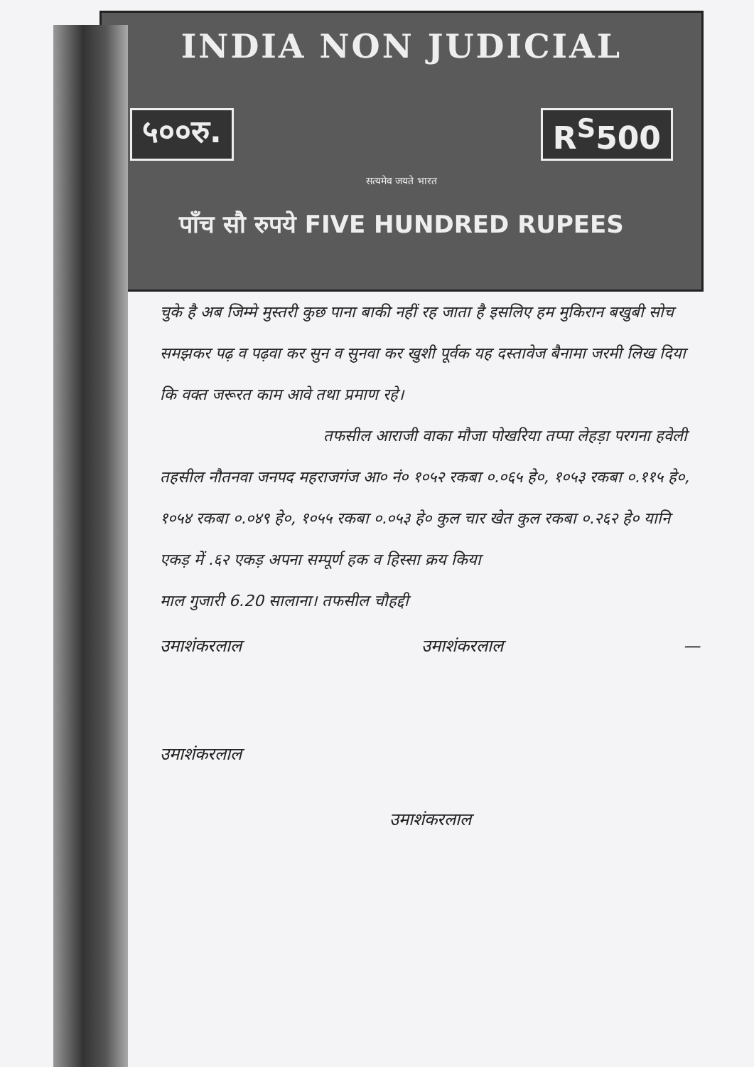INDIA NON JUDICIAL
५००रु. R<sup>S</sup>500
सत्यमेव जयते भारत
पाँच सौ रुपये FIVE HUNDRED RUPEES
चुके है अब जिम्मे मुस्तरी कुछ पाना बाकी नहीं रह जाता है इसलिए हम मुकिरान बखुबी सोच समझकर पढ़ व पढ़वा कर सुन व सुनवा कर खुशी पूर्वक यह दस्तावेज बैनामा जरमी लिख दिया कि वक्त जरूरत काम आवे तथा प्रमाण रहे।
तफसील आराजी वाका मौजा पोखरिया तप्पा लेहड़ा परगना हवेली तहसील नौतनवा जनपद महराजगंज आ० नं० १०५२ रकबा ०.०६५ हे०, १०५३ रकबा ०.११५ हे०, १०५४ रकबा ०.०४९ हे०, १०५५ रकबा ०.०५३ हे० कुल चार खेत कुल रकबा ०.२६२ हे० यानि एकड़ में .६२ एकड़ अपना सम्पूर्ण हक व हिस्सा क्रय किया
माल गुजारी 6.20 सालाना। तफसील चौहद्दी
उमाशंकरलाल उमाशंकरलाल —
उमाशंकरलाल
उमाशंकरलाल